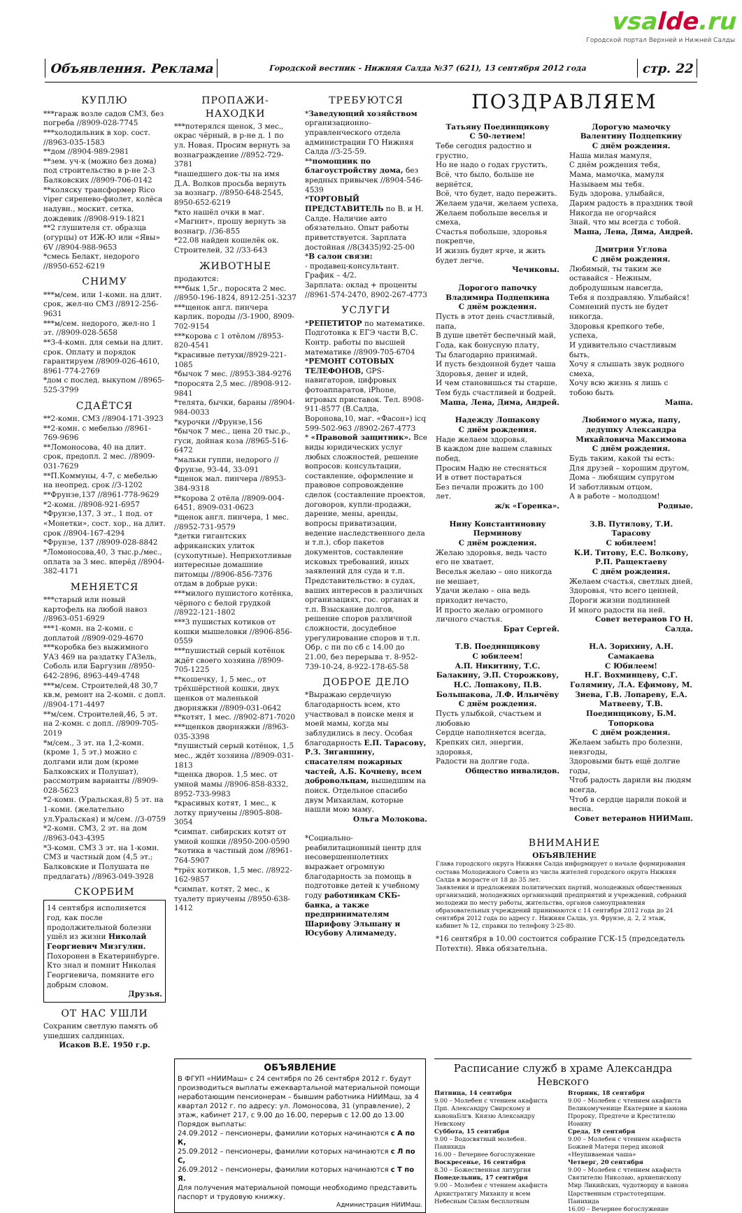vsalde.ru
Городской портал Верхней и Нижней Салды
Объявления. Реклама Городской вестник - Нижняя Салда №37 (621), 13 сентября 2012 года стр. 22
КУПЛЮ
***гараж возле садов СМЗ, без погреба //8909-028-7745
***холодильник в хор. сост. //8963-035-1583
**дом //8904-989-2981
**зем. уч-к (можно без дома) под строительство в р-не 2-3 Балковских //8909-706-0142
**коляску трансформер Rico viper сиренево-фиолет, колёса надувн., москит. сетка, дождевик //8908-919-1821
**2 глушителя ст. образца (огурцы) от ИЖ-Ю или «Явы» 6V //8904-988-9653
*смесь Белакт, недорого //8950-652-6219
СНИМУ
***м/сем. или 1-комн. на длит. срок, жел-но СМЗ //8912-256-9631
***м/сем. недорого, жел-но 1 эт. //8909-028-5658
**3-4-комн. для семьи на длит. срок. Оплату и порядок гарантируем //8909-026-4610, 8961-774-2769
*дом с послед. выкупом //8965-525-3799
СДАЁТСЯ
**2-комн. СМЗ //8904-171-3923
**2-комн. с мебелью //8961-769-9696
**Ломоносова, 40 на длит. срок, предопл. 2 мес. //8909-031-7629
**П.Коммуны, 4-7, с мебелью на неопред. срок //3-1202
**Фрунзе,137 //8961-778-9629
*2-комн. //8908-921-6957
*Фрунзе,137, 3 эт., 1 под. от «Монетки», сост. хор., на длит. срок //8904-167-4294
*Фрунзе, 137 //8909-028-8842
*Ломоносова,40, 3 тыс.р./мес., оплата за 3 мес. вперёд //8904-382-4171
МЕНЯЕТСЯ
***старый или новый картофель на любой навоз //8963-051-6929
***1-комн. на 2-комн. с доплатой //8909-029-4670
***коробка без выжимного УАЗ 469 на раздатку ГАЗель, Соболь или Баргузин //8950-642-2896, 8963-449-4748
***м/сем. Строителей,48 30,7 кв.м, ремонт на 2-комн. с допл. //8904-171-4497
**м/сем. Строителей,46, 5 эт. на 2-комн. с допл. //8909-705-2019
*м/сем., 3 эт. на 1,2-комн. (кроме 1, 5 эт.) можно с долгами или дом (кроме Балковских и Полушат), рассмотрим варианты //8909-028-5623
*2-комн. (Уральская,8) 5 эт. на 1-комн. (желательно ул.Уральская) и м/сем. //3-0759
*2-комн. СМЗ, 2 эт. на дом //8963-043-4395
*3-комн. СМЗ 3 эт. на 1-комн. СМЗ и частный дом (4,5 эт.; Балковские и Полушата не предлагать) //8963-049-3928
СКОРБИМ
14 сентября исполняется год, как после продолжительной болезни ушёл из жизни Николай Георгиевич Мизгулин. Похоронен в Екатеринбурге. Кто знал и помнит Николая Георгиевича, помяните его добрым словом.
Друзья.
ОТ НАС УШЛИ
Сохраним светлую память об ушедших салдинцах.
Исаков В.Е. 1950 г.р.
ПРОПАЖИ-НАХОДКИ
***потерялся щенок, 3 мес., окрас чёрный, в р-не д. 1 по ул. Новая. Просим вернуть за вознаграждение //8952-729-3781
*нашедшего док-ты на имя Д.А. Волков просьба вернуть за вознагр. //8950-648-2545, 8950-652-6219
*кто нашёл очки в маг. «Магнит», прошу вернуть за вознагр. //36-855
*22.08 найден кошелёк ок. Строителей, 32 //33-643
ЖИВОТНЫЕ
продаются:
***бык 1,5г., поросята 2 мес. //8950-196-1824, 8912-251-3237
***щенок англ. пинчера карлик. породы //3-1900, 8909-702-9154
***корова с 1 отёлом //8953-820-4541
*красивые петухи//8929-221-1085
*бычок 7 мес. //8953-384-9276
*поросята 2,5 мес. //8908-912-9841
*телята, бычки, бараны //8904-984-0033
*курочки //Фрунзе,156
*бычок 7 мес., цена 20 тыс.р., гуси, дойная коза //8965-516-6472
*мальки гуппи, недорого //Фрунзе, 93-44, 33-091
*щенок мал. пинчера //8953-384-9318
**корова 2 отёла //8909-004-6451, 8909-031-0623
*щенок англ. пинчера, 1 мес. //8952-731-9579
*детки гигантских африканских улиток (сухопутные). Неприхотливые интересные домашние питомцы //8906-856-7376
отдам в добрые руки:
***милого пушистого котёнка, чёрного с белой грудкой //8922-121-1802
***3 пушистых котиков от кошки мышеловки //8906-856-0559
***пушистый серый котёнок ждёт своего хозяина //8909-705-1225
**кошечку, 1, 5 мес., от трёхшёрстной кошки, двух щенков от маленькой дворняжки //8909-031-0642
**котят, 1 мес. //8902-871-7020
***щенков дворняжки //8963-035-3398
*пушистый серый котёнок, 1,5 мес., ждёт хозяина //8909-031-1813
*щенка дворов. 1,5 мес. от умной мамы //8906-858-8332, 8952-733-9983
*красивых котят, 1 мес., к лотку приучены //8905-808-3054
*симпат. сибирских котят от умной кошки //8950-200-0590
*котика в частный дом //8961-764-5907
*трёх котиков, 1,5 мес. //8922-162-9857
*симпат. котят, 2 мес., к туалету приучены //8950-638-1412
ТРЕБУЮТСЯ
*Заведующий хозяйством организационно-управленческого отдела администрации ГО Нижняя Салда //3-25-59.
**помощник по благоустройству дома, без вредных привычек //8904-546-4539
*ТОРГОВЫЙ ПРЕДСТАВИТЕЛЬ по В. и Н. Салде. Наличие авто обязательно. Опыт работы приветствуется. Зарплата достойная //8(3435)92-25-00
*В салон связи:
- продавец-консультант.
График – 4/2.
Зарплата: оклад + проценты //8961-574-2470, 8902-267-4773
УСЛУГИ
*РЕПЕТИТОР по математике. Подготовка к ЕГЭ части В,С. Контр. работы по высшей математике //8909-705-6704
*РЕМОНТ СОТОВЫХ ТЕЛЕФОНОВ, GPS-навигаторов, цифровых фотоаппаратов, iPhone, игровых приставок. Тел. 8908-911-8577 (В.Салда, Воронова,10, маг. «Фасон») icq 599-502-963 //8902-267-4773
* «Правовой защитник». Все виды юридических услуг любых сложностей, решение вопросов: консультации, составление, оформление и правовое сопровождение сделок (составление проектов, договоров, купли-продажи, дарение, мены, аренды, вопросы приватизации, ведение наследственного дела и т.п.), сбор пакетов документов, составление исковых требований, иных заявлений для суда и т.п. Представительство: в судах, ваших интересов в различных организациях, гос. органах и т.п. Взыскание долгов, решение споров различной сложности, досудебное урегулирование споров и т.п. Обр. с пн по сб с 14.00 до 21.00, без перерыва т. 8-952-739-10-24, 8-922-178-65-58
ДОБРОЕ ДЕЛО
*Выражаю сердечную благодарность всем, кто участвовал в поиске меня и моей мамы, когда мы заблудились в лесу. Особая благодарность Е.П. Тарасову, Р.З. Зиганшину, спасателям пожарных частей, А.Б. Кочневу, всем добровольцам, вышедшим на поиск. Отдельное спасибо двум Михаилам, которые нашли мою маму.
Ольга Молокова.
*Социально-реабилитационный центр для несовершеннолетних выражает огромную благодарность за помощь в подготовке детей к учебному году работникам СКБ-банка, а также предпринимателям Шарифову Эльшану и Юсубову Алимамеду.
ПОЗДРАВЛЯЕМ
Татьяну Поединщикову
С 50-летием!
Тебе сегодня радостно и грустно,
Но не надо о годах грустить,
Всё, что было, больше не вернётся,
Всё, что будет, надо пережить.
Желаем удачи, желаем успеха,
Желаем побольше веселья и смеха,
Счастья побольше, здоровья покрепче,
И жизнь будет ярче, и жить будет легче.
Чечиковы.
Дорогого папочку Владимира Подцепкина
С днём рождения.
Пусть в этот день счастливый, папа,
В душе цветёт беспечный май,
Года, как бонусную плату,
Ты благодарно принимай.
И пусть бездонной будет чаша
Здоровья, денег и идей,
И чем становишься ты старше,
Тем будь счастливей и бодрей.
Маша, Лена, Дима, Андрей.
Надежду Лошакову
С днём рождения.
Наде желаем здоровья,
В каждом дне вашем славных побед,
Просим Надю не стесняться
И в ответ постараться
Без печали прожить до 100 лет.
ж/к «Горенка».
Нину Константиновну Перминову
С днём рождения.
Желаю здоровья, ведь часто его не хватает,
Веселья желаю – оно никогда не мешает,
Удачи желаю – она ведь приходит нечасто,
И просто желаю огромного личного счастья.
Брат Сергей.
Т.В. Поединщикову
С юбилеем!
А.П. Никитину, Т.С. Балакину, Э.П. Сторожкову, Н.С. Лошакову, П.В. Большакова, Л.Ф. Ильичёву
С днём рождения.
Пусть улыбкой, счастьем и любовью
Сердце наполняется всегда,
Крепких сил, энергии, здоровья,
Радости на долгие года.
Общество инвалидов.
Дорогую мамочку Валентину Подцепкину
С днём рождения.
Наша милая мамуля,
С днём рождения тебя,
Мама, мамочка, мамуля
Называем мы тебя.
Будь здорова, улыбайся,
Дарим радость в праздник твой
Никогда не огорчайся
Знай, что мы всегда с тобой.
Маша, Лена, Дима, Андрей.
Дмитрия Углова
С днём рождения.
Любимый, ты таким же оставайся - Нежным, добродушным навсегда,
Тебя я поздравляю. Улыбайся!
Сомнений пусть не будет никогда.
Здоровья крепкого тебе, успеха,
И удивительно счастливым быть,
Хочу я слышать звук родного смеха,
Хочу всю жизнь я лишь с тобою быть
Маша.
Любимого мужа, папу, дедушку Александра Михайловича Максимова
С днём рождения.
Будь таким, какой ты есть:
Для друзей – хорошим другом,
Дома – любящим супругом
И заботливым отцом,
А в работе – молодцом!
Родные.
З.В. Путилову, Т.И. Тарасову
С юбилеем!
К.И. Титову, Е.С. Волкову, Р.П. Ращектаеву
С днём рождения.
Желаем счастья, светлых дней,
Здоровья, что всего ценней,
Дороги жизни подлинней
И много радости на ней.
Совет ветеранов ГО Н. Салда.
Н.А. Зорихину, А.Н. Самакаева
С Юбилеем!
Н.Г. Вохминцеву, С.Г. Голямину, Л.А. Ефимову, М. Зиева, Г.В. Лопареву, Е.А. Матвееву, Т.В. Поединщикову, Б.М. Топоркова
С днём рождения.
Желаем забыть про болезни, невзгоды,
Здоровыми быть ещё долгие годы,
Чтоб радость дарили вы людям всегда,
Чтоб в сердце царили покой и весна.
Совет ветеранов НИИМаш.
ВНИМАНИЕ
ОБЪЯВЛЕНИЕ
Глава городского округа Нижняя Салда информирует о начале формирования состава Молодежного Совета из числа жителей городского округа Нижняя Салда в возрасте от 18 до 35 лет.
Заявления и предложения политических партий, молодежных общественных организаций, молодежных организаций предприятий и учреждений, собраний молодежи по месту работы, жительства, органов самоуправления образовательных учреждений принимаются с 14 сентября 2012 года до 24 сентября 2012 года по адресу г. Нижняя Салда, ул. Фрунзе, д. 2, 2 этаж, кабинет № 12, справки по телефону 3-25-80.
*16 сентября в 10.00 состоится собрание ГСК-15 (председатель Потехтн). Явка обязательна.
ОБЪЯВЛЕНИЕ
В ФГУП «НИИМаш» с 24 сентября по 26 сентября 2012 г. будут производиться выплаты ежеквартальной материальной помощи неработающим пенсионерам – бывшим работника НИИМаш, за 4 квартал 2012 г. по адресу: ул. Ломоносова, 31 (управление), 2 этаж, кабинет 217, с 9.00 до 16.00, перерыв с 12.00 до 13.00
Порядок выплаты:
24.09.2012 – пенсионеры, фамилии которых начинаются с А по К,
25.09.2012 – пенсионеры, фамилии которых начинаются с Л по С,
26.09.2012 – пенсионеры, фамилии которых начинаются с Т по Я.
Для получения материальной помощи необходимо представить паспорт и трудовую книжку.
Администрация НИИМаш.
Расписание служб в храме Александра Невского
Пятница, 14 сентября
9.00 – Молебен с чтением акафиста Прп. Александру Свирскому и канонаБлгв. Князю Александру Невскому
Суббота, 15 сентября
9.00 – Водосвятный молебен. Панихида
16.00 – Вечернее богослужение
Воскресенье, 16 сентября
8.30 – Божественная литургия
Понедельник, 17 сентября
9.00 – Молебен с чтением акафиста Архистратигу Михаилу и всем Небесным Силам бесплотным
Вторник, 18 сентября
9.00 – Молебен с чтением акафиста Великомученице Екатерине и канона Пророку, Предтече и Крестителю Иоанну
Среда, 19 сентября
9.00 – Молебен с чтением акафиста Божией Матери перед иконой «Неупиваемая чаша»
Четверг, 20 сентября
9.00 – Молебен с чтением акафиста Святителю Николаю, архиепископу Мир Ликийских, чудотворцу и канона Царственным страстотерпцам. Панихида
16.00 – Вечернее богослужение